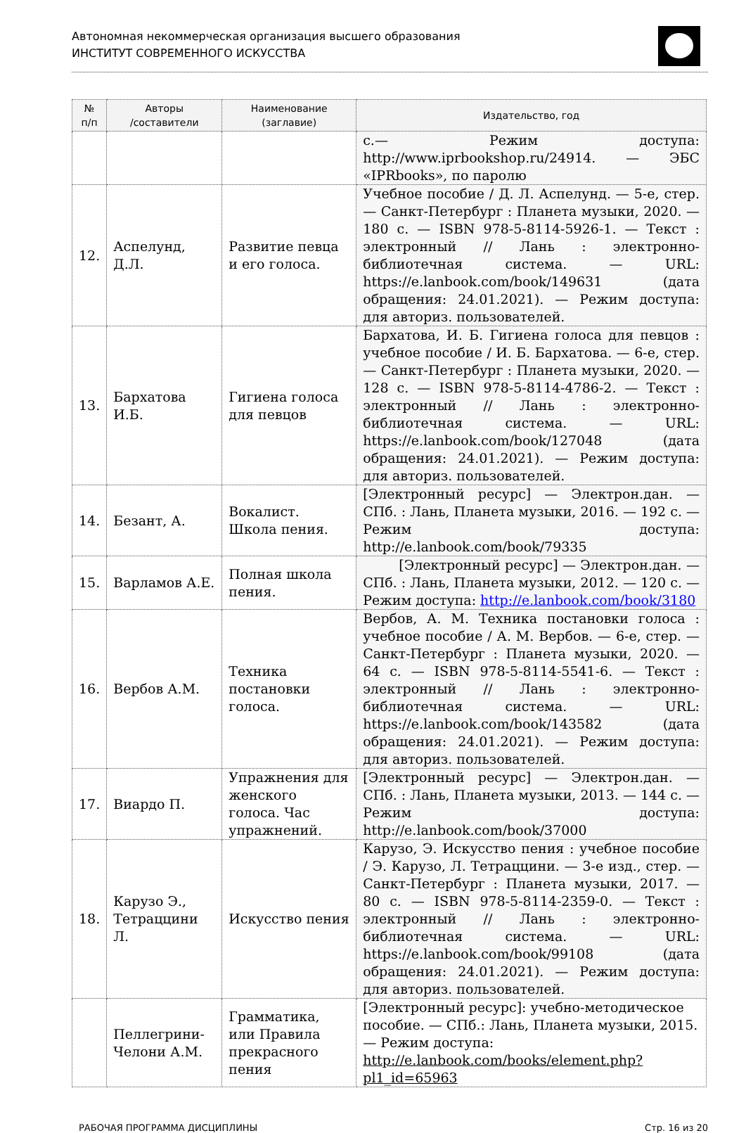Автономная некоммерческая организация высшего образования
ИНСТИТУТ СОВРЕМЕННОГО ИСКУССТВА
| № п/п | Авторы /составители | Наименование (заглавие) | Издательство, год |
| --- | --- | --- | --- |
| | | | с.— Режим доступа: http://www.iprbookshop.ru/24914. — ЭБС «IPRbooks», по паролю |
| 12. | Аспелунд, Д.Л. | Развитие певца и его голоса. | Учебное пособие / Д. Л. Аспелунд. — 5-е, стер. — Санкт-Петербург : Планета музыки, 2020. — 180 с. — ISBN 978-5-8114-5926-1. — Текст : электронный // Лань : электронно-библиотечная система. — URL: https://e.lanbook.com/book/149631 (дата обращения: 24.01.2021). — Режим доступа: для авториз. пользователей. |
| 13. | Бархатова И.Б. | Гигиена голоса для певцов | Бархатова, И. Б. Гигиена голоса для певцов : учебное пособие / И. Б. Бархатова. — 6-е, стер. — Санкт-Петербург : Планета музыки, 2020. — 128 с. — ISBN 978-5-8114-4786-2. — Текст : электронный // Лань : электронно-библиотечная система. — URL: https://e.lanbook.com/book/127048 (дата обращения: 24.01.2021). — Режим доступа: для авториз. пользователей. |
| 14. | Безант, А. | Вокалист. Школа пения. | [Электронный ресурс] — Электрон.дан. — СПб. : Лань, Планета музыки, 2016. — 192 с. — Режим доступа: http://e.lanbook.com/book/79335 |
| 15. | Варламов А.Е. | Полная школа пения. | [Электронный ресурс] — Электрон.дан. — СПб. : Лань, Планета музыки, 2012. — 120 с. — Режим доступа: http://e.lanbook.com/book/3180 |
| 16. | Вербов А.М. | Техника постановки голоса. | Вербов, А. М. Техника постановки голоса : учебное пособие / А. М. Вербов. — 6-е, стер. — Санкт-Петербург : Планета музыки, 2020. — 64 с. — ISBN 978-5-8114-5541-6. — Текст : электронный // Лань : электронно-библиотечная система. — URL: https://e.lanbook.com/book/143582 (дата обращения: 24.01.2021). — Режим доступа: для авториз. пользователей. |
| 17. | Виардо П. | Упражнения для женского голоса. Час упражнений. | [Электронный ресурс] — Электрон.дан. — СПб. : Лань, Планета музыки, 2013. — 144 с. — Режим доступа: http://e.lanbook.com/book/37000 |
| 18. | Карузо Э., Тетраццини Л. | Искусство пения | Карузо, Э. Искусство пения : учебное пособие / Э. Карузо, Л. Тетраццини. — 3-е изд., стер. — Санкт-Петербург : Планета музыки, 2017. — 80 с. — ISBN 978-5-8114-2359-0. — Текст : электронный // Лань : электронно-библиотечная система. — URL: https://e.lanbook.com/book/99108 (дата обращения: 24.01.2021). — Режим доступа: для авториз. пользователей. |
| | Пеллегрини-Челони А.М. | Грамматика, или Правила прекрасного пения | [Электронный ресурс]: учебно-методическое пособие. — СПб.: Лань, Планета музыки, 2015. — Режим доступа: http://e.lanbook.com/books/element.php?pl1_id=65963 |
РАБОЧАЯ ПРОГРАММА ДИСЦИПЛИНЫ Стр. 16 из 20